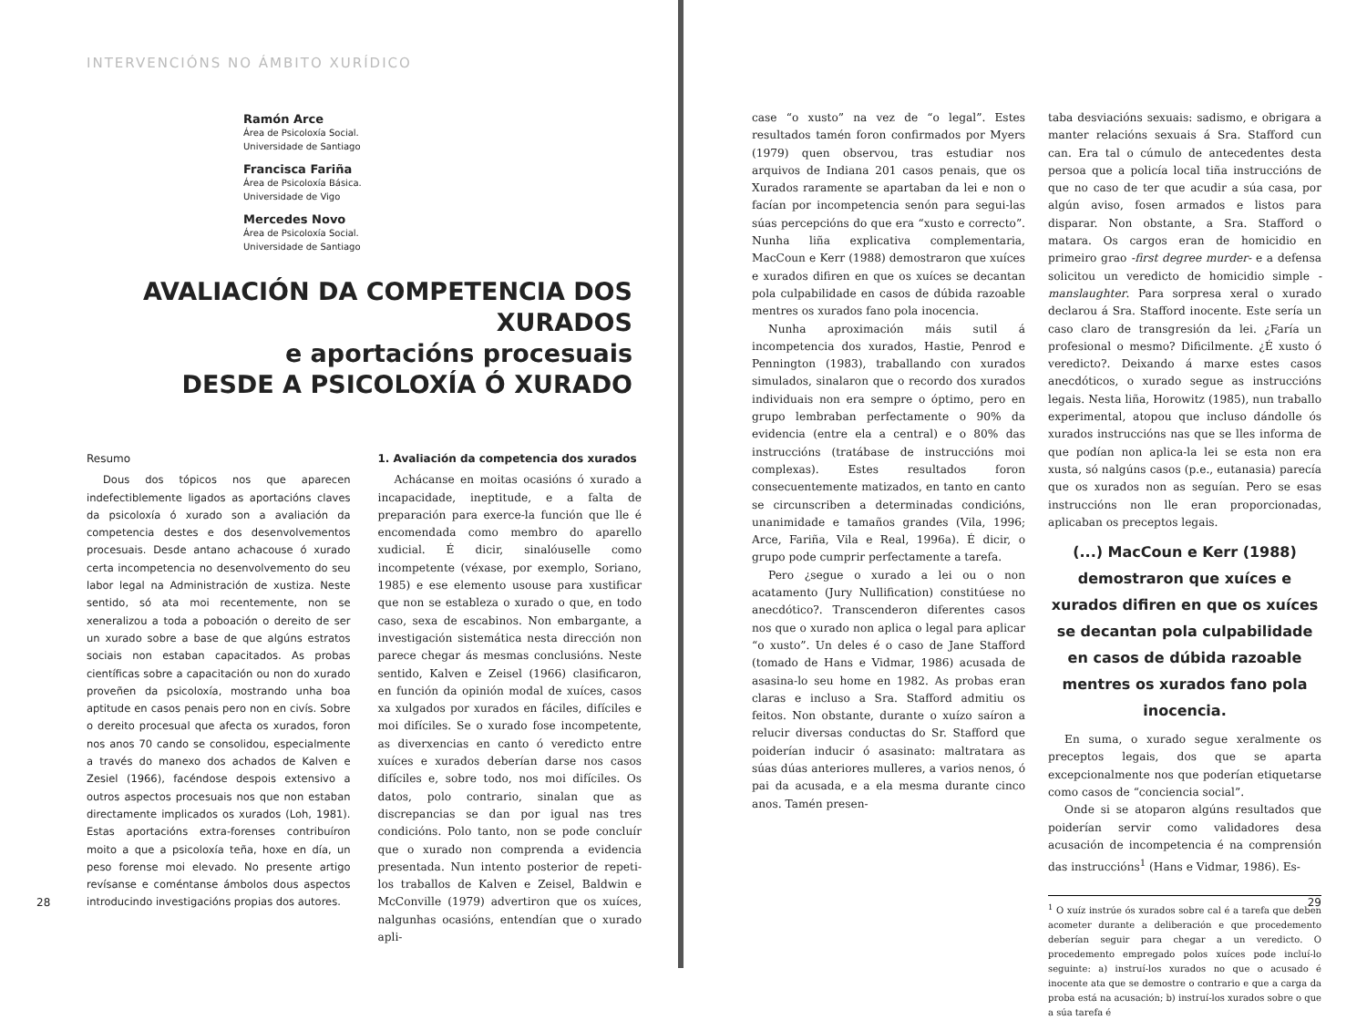INTERVENCIÓNS NO ÁMBITO XURÍDICO
Ramón Arce
Área de Psicoloxía Social.
Universidade de Santiago
Francisca Fariña
Área de Psicoloxía Básica.
Universidade de Vigo
Mercedes Novo
Área de Psicoloxía Social.
Universidade de Santiago
AVALIACIÓN DA COMPETENCIA DOS XURADOS
e aportacións procesuais
DESDE A PSICOLOXÍA Ó XURADO
Resumo
Dous dos tópicos nos que aparecen indefectiblemente ligados as aportacións claves da psicoloxía ó xurado son a avaliación da competencia destes e dos desenvolvementos procesuais. Desde antano achacouse ó xurado certa incompetencia no desenvolvemento do seu labor legal na Administración de xustiza. Neste sentido, só ata moi recentemente, non se xeneralizou a toda a poboación o dereito de ser un xurado sobre a base de que algúns estratos sociais non estaban capacitados. As probas científicas sobre a capacitación ou non do xurado proveñen da psicoloxía, mostrando unha boa aptitude en casos penais pero non en civís. Sobre o dereito procesual que afecta os xurados, foron nos anos 70 cando se consolidou, especialmente a través do manexo dos achados de Kalven e Zesiel (1966), facéndose despois extensivo a outros aspectos procesuais nos que non estaban directamente implicados os xurados (Loh, 1981). Estas aportacións extra-forenses contribuíron moito a que a psicoloxía teña, hoxe en día, un peso forense moi elevado. No presente artigo revísanse e coméntanse ámbolos dous aspectos introducindo investigacións propias dos autores.
1. Avaliación da competencia dos xurados
Achácanse en moitas ocasións ó xurado a incapacidade, ineptitude, e a falta de preparación para exerce-la función que lle é encomendada como membro do aparello xudicial. É dicir, sinalóuselle como incompetente (véxase, por exemplo, Soriano, 1985) e ese elemento usouse para xustificar que non se estableza o xurado o que, en todo caso, sexa de escabinos. Non embargante, a investigación sistemática nesta dirección non parece chegar ás mesmas conclusións. Neste sentido, Kalven e Zeisel (1966) clasificaron, en función da opinión modal de xuíces, casos xa xulgados por xurados en fáciles, difíciles e moi difíciles. Se o xurado fose incompetente, as diverxencias en canto ó veredicto entre xuíces e xurados deberían darse nos casos difíciles e, sobre todo, nos moi difíciles. Os datos, polo contrario, sinalan que as discrepancias se dan por igual nas tres condicións. Polo tanto, non se pode concluír que o xurado non comprenda a evidencia presentada. Nun intento posterior de repeti-los traballos de Kalven e Zeisel, Baldwin e McConville (1979) advertiron que os xuíces, nalgunhas ocasións, entendían que o xurado apli-
28
case “o xusto” na vez de “o legal”. Estes resultados tamén foron confirmados por Myers (1979) quen observou, tras estudiar nos arquivos de Indiana 201 casos penais, que os Xurados raramente se apartaban da lei e non o facían por incompetencia senón para segui-las súas percepcións do que era “xusto e correcto”. Nunha liña explicativa complementaria, MacCoun e Kerr (1988) demostraron que xuíces e xurados difiren en que os xuíces se decantan pola culpabilidade en casos de dúbida razoable mentres os xurados fano pola inocencia.
Nunha aproximación máis sutil á incompetencia dos xurados, Hastie, Penrod e Pennington (1983), traballando con xurados simulados, sinalaron que o recordo dos xurados individuais non era sempre o óptimo, pero en grupo lembraban perfectamente o 90% da evidencia (entre ela a central) e o 80% das instruccións (tratábase de instruccións moi complexas). Estes resultados foron consecuentemente matizados, en tanto en canto se circunscriben a determinadas condicións, unanimidade e tamaños grandes (Vila, 1996; Arce, Fariña, Vila e Real, 1996a). É dicir, o grupo pode cumprir perfectamente a tarefa.
Pero ¿segue o xurado a lei ou o non acatamento (Jury Nullification) constitúese no anecdótico?. Transcenderon diferentes casos nos que o xurado non aplica o legal para aplicar “o xusto”. Un deles é o caso de Jane Stafford (tomado de Hans e Vidmar, 1986) acusada de asasina-lo seu home en 1982. As probas eran claras e incluso a Sra. Stafford admitiu os feitos. Non obstante, durante o xuízo saíron a relucir diversas conductas do Sr. Stafford que poiderían inducir ó asasinato: maltratara as súas dúas anteriores mulleres, a varios nenos, ó pai da acusada, e a ela mesma durante cinco anos. Tamén presen-
taba desviacións sexuais: sadismo, e obrigara a manter relacións sexuais á Sra. Stafford cun can. Era tal o cúmulo de antecedentes desta persoa que a policía local tiña instruccións de que no caso de ter que acudir a súa casa, por algún aviso, fosen armados e listos para disparar. Non obstante, a Sra. Stafford o matara. Os cargos eran de homicidio en primeiro grao -first degree murder- e a defensa solicitou un veredicto de homicidio simple -manslaughter. Para sorpresa xeral o xurado declarou á Sra. Stafford inocente. Este sería un caso claro de transgresión da lei. ¿Faría un profesional o mesmo? Dificilmente. ¿É xusto ó veredicto?. Deixando á marxe estes casos anecdóticos, o xurado segue as instruccións legais. Nesta liña, Horowitz (1985), nun traballo experimental, atopou que incluso dándolle ós xurados instruccións nas que se lles informa de que podían non aplica-la lei se esta non era xusta, só nalgúns casos (p.e., eutanasia) parecía que os xurados non as seguían. Pero se esas instruccións non lle eran proporcionadas, aplicaban os preceptos legais.
(...) MacCoun e Kerr (1988) demostraron que xuíces e xurados difiren en que os xuíces se decantan pola culpabilidade en casos de dúbida razoable mentres os xurados fano pola inocencia.
En suma, o xurado segue xeralmente os preceptos legais, dos que se aparta excepcionalmente nos que poderían etiquetarse como casos de “conciencia social”.
Onde si se atoparon algúns resultados que poiderían servir como validadores desa acusación de incompetencia é na comprensión das instruccións<sup>1</sup> (Hans e Vidmar, 1986). Es-
<sup>1</sup> O xuíz instrúe ós xurados sobre cal é a tarefa que deben acometer durante a deliberación e que procedemento deberían seguir para chegar a un veredicto. O procedemento empregado polos xuíces pode incluí-lo seguinte: a) instruí-los xurados no que o acusado é inocente ata que se demostre o contrario e que a carga da proba está na acusación; b) instruí-los xurados sobre o que a súa tarefa é
29